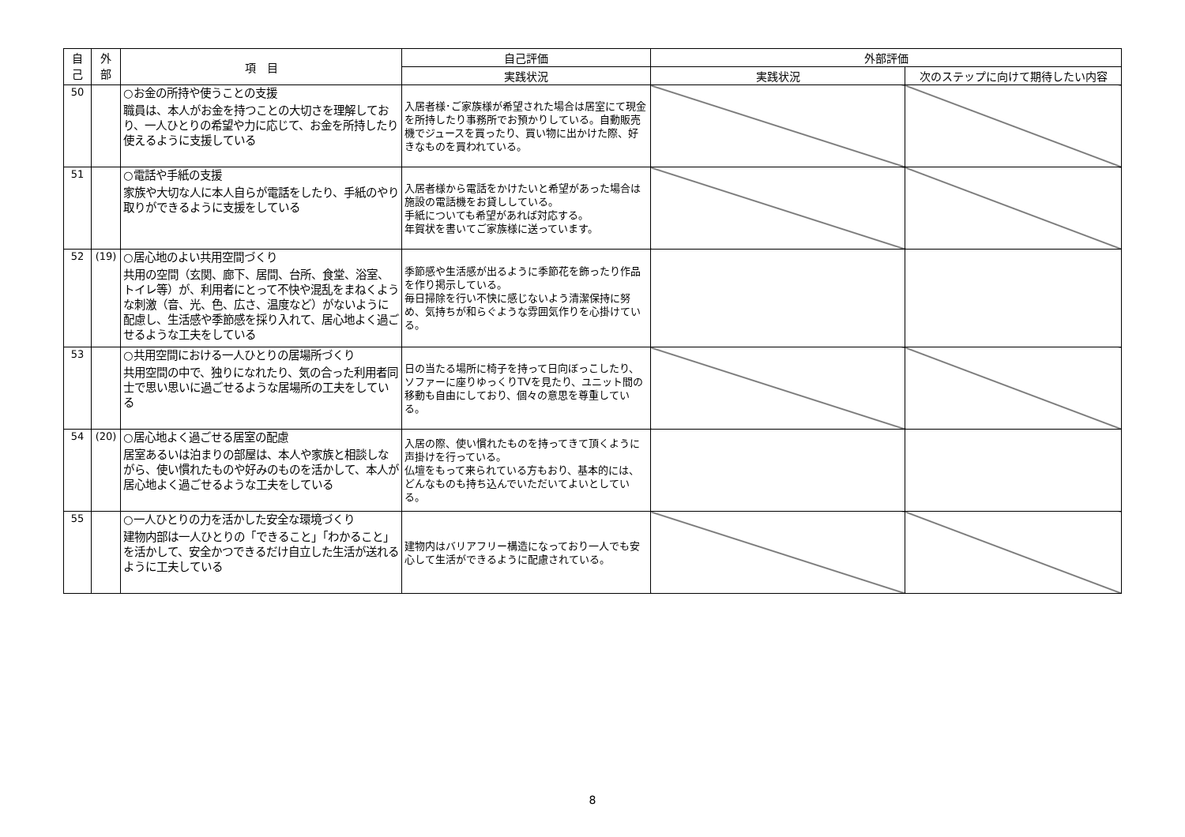| 自 己 | 外 部 | 項 目 | 自己評価 | 外部評価 | |
| --- | --- | --- | --- | --- | --- |
| | | | 実践状況 | 実践状況 | 次のステップに向けて期待したい内容 |
| 50 | | ○お金の所持や使うことの支援 職員は、本人がお金を持つことの大切さを理解しており、一人ひとりの希望や力に応じて、お金を所持したり使えるように支援している | 入居者様･ご家族様が希望された場合は居室にて現金を所持したり事務所でお預かりしている。自動販売機でジュースを買ったり、買い物に出かけた際、好きなものを買われている。 | | |
| 51 | | ○電話や手紙の支援 家族や大切な人に本人自らが電話をしたり、手紙のやり取りができるように支援をしている | 入居者様から電話をかけたいと希望があった場合は施設の電話機をお貸ししている。 手紙についても希望があれば対応する。 年賀状を書いてご家族様に送っています。 | | |
| 52 | (19) | ○居心地のよい共用空間づくり 共用の空間（玄関、廊下、居間、台所、食堂、浴室、トイレ等）が、利用者にとって不快や混乱をまねくような刺激（音、光、色、広さ、温度など）がないように配慮し、生活感や季節感を採り入れて、居心地よく過ごせるような工夫をしている | 季節感や生活感が出るように季節花を飾ったり作品を作り掲示している。 毎日掃除を行い不快に感じないよう清潔保持に努め、気持ちが和らぐような雰囲気作りを心掛けている。 | | |
| 53 | | ○共用空間における一人ひとりの居場所づくり 共用空間の中で、独りになれたり、気の合った利用者同士で思い思いに過ごせるような居場所の工夫をしている | 日の当たる場所に椅子を持って日向ぼっこしたり、ソファーに座りゆっくりTVを見たり、ユニット間の移動も自由にしており、個々の意思を尊重している。 | | |
| 54 | (20) | ○居心地よく過ごせる居室の配慮 居室あるいは泊まりの部屋は、本人や家族と相談しながら、使い慣れたものや好みのものを活かして、本人が居心地よく過ごせるような工夫をしている | 入居の際、使い慣れたものを持ってきて頂くように声掛けを行っている。 仏壇をもって来られている方もおり、基本的には、どんなものも持ち込んでいただいてよいとしている。 | | |
| 55 | | ○一人ひとりの力を活かした安全な環境づくり 建物内部は一人ひとりの「できること」「わかること」を活かして、安全かつできるだけ自立した生活が送れるように工夫している | 建物内はバリアフリー構造になっており一人でも安心して生活ができるように配慮されている。 | | |
8